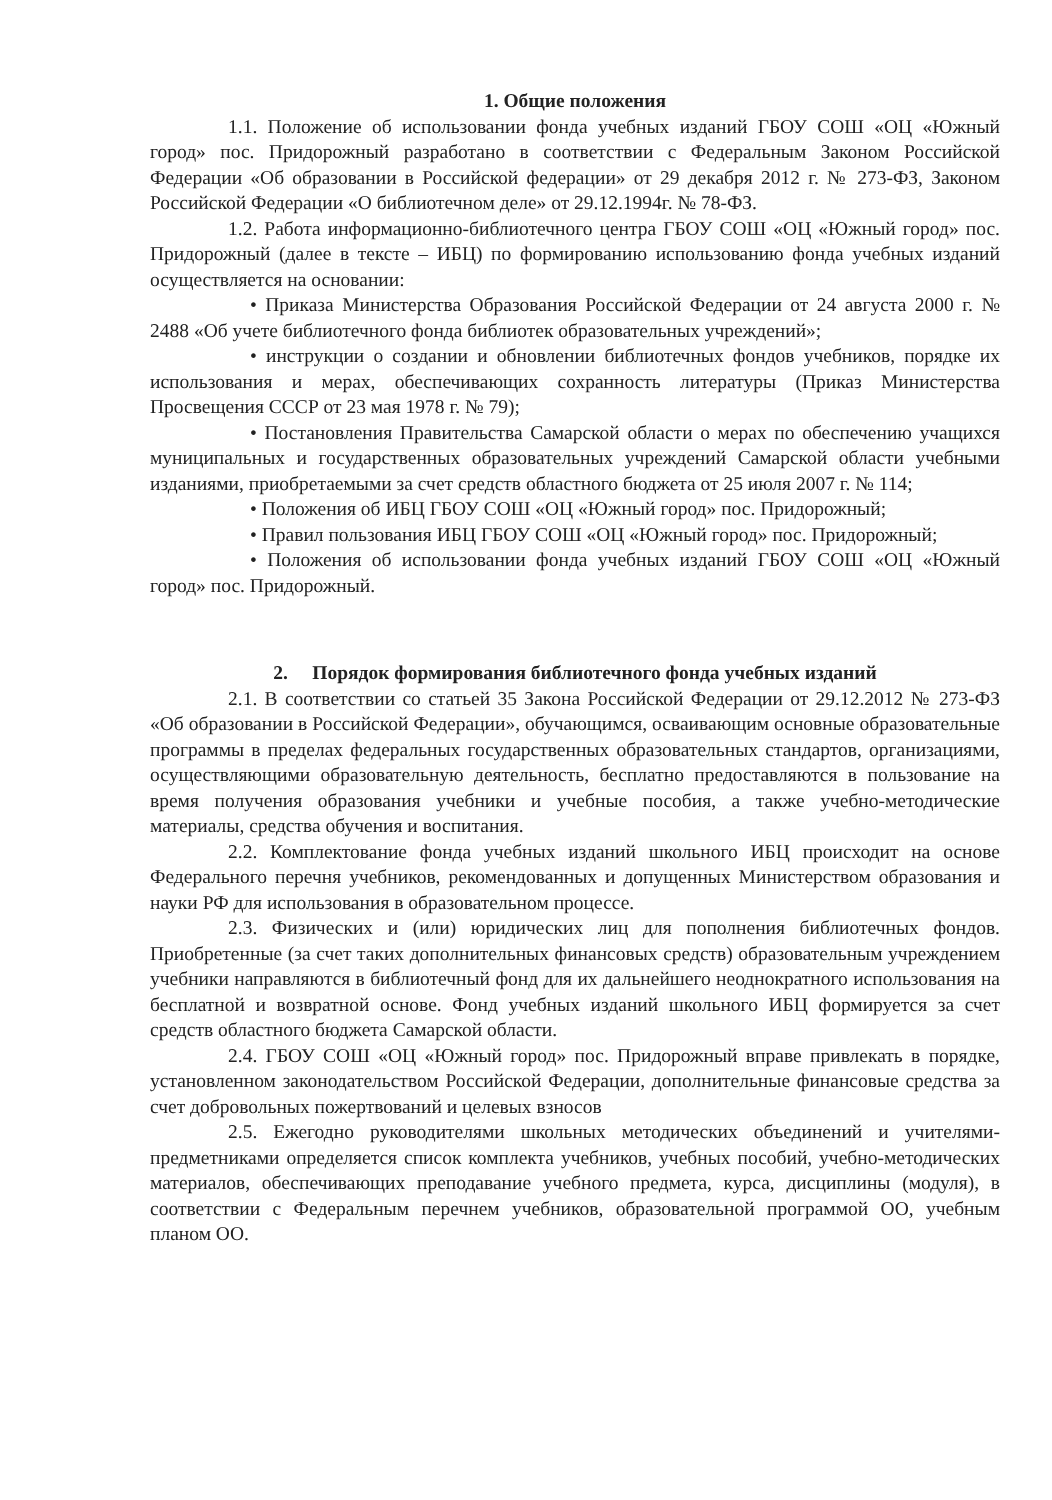1. Общие положения
1.1. Положение об использовании фонда учебных изданий ГБОУ СОШ «ОЦ «Южный город» пос. Придорожный разработано в соответствии с Федеральным Законом Российской Федерации «Об образовании в Российской федерации» от 29 декабря 2012 г. № 273-ФЗ, Законом Российской Федерации «О библиотечном деле» от 29.12.1994г. № 78-ФЗ.
1.2. Работа информационно-библиотечного центра ГБОУ СОШ «ОЦ «Южный город» пос. Придорожный (далее в тексте – ИБЦ) по формированию использованию фонда учебных изданий осуществляется на основании:
• Приказа Министерства Образования Российской Федерации от 24 августа 2000 г. № 2488 «Об учете библиотечного фонда библиотек образовательных учреждений»;
• инструкции о создании и обновлении библиотечных фондов учебников, порядке их использования и мерах, обеспечивающих сохранность литературы (Приказ Министерства Просвещения СССР от 23 мая 1978 г. № 79);
• Постановления Правительства Самарской области о мерах по обеспечению учащихся муниципальных и государственных образовательных учреждений Самарской области учебными изданиями, приобретаемыми за счет средств областного бюджета от 25 июля 2007 г. № 114;
• Положения об ИБЦ ГБОУ СОШ «ОЦ «Южный город» пос. Придорожный;
• Правил пользования ИБЦ ГБОУ СОШ «ОЦ «Южный город» пос. Придорожный;
• Положения об использовании фонда учебных изданий ГБОУ СОШ «ОЦ «Южный город» пос. Придорожный.
2. Порядок формирования библиотечного фонда учебных изданий
2.1. В соответствии со статьей 35 Закона Российской Федерации от 29.12.2012 № 273-ФЗ «Об образовании в Российской Федерации», обучающимся, осваивающим основные образовательные программы в пределах федеральных государственных образовательных стандартов, организациями, осуществляющими образовательную деятельность, бесплатно предоставляются в пользование на время получения образования учебники и учебные пособия, а также учебно-методические материалы, средства обучения и воспитания.
2.2. Комплектование фонда учебных изданий школьного ИБЦ происходит на основе Федерального перечня учебников, рекомендованных и допущенных Министерством образования и науки РФ для использования в образовательном процессе.
2.3. Физических и (или) юридических лиц для пополнения библиотечных фондов. Приобретенные (за счет таких дополнительных финансовых средств) образовательным учреждением учебники направляются в библиотечный фонд для их дальнейшего неоднократного использования на бесплатной и возвратной основе. Фонд учебных изданий школьного ИБЦ формируется за счет средств областного бюджета Самарской области.
2.4. ГБОУ СОШ «ОЦ «Южный город» пос. Придорожный вправе привлекать в порядке, установленном законодательством Российской Федерации, дополнительные финансовые средства за счет добровольных пожертвований и целевых взносов
2.5. Ежегодно руководителями школьных методических объединений и учителями-предметниками определяется список комплекта учебников, учебных пособий, учебно-методических материалов, обеспечивающих преподавание учебного предмета, курса, дисциплины (модуля), в соответствии с Федеральным перечнем учебников, образовательной программой ОО, учебным планом ОО.